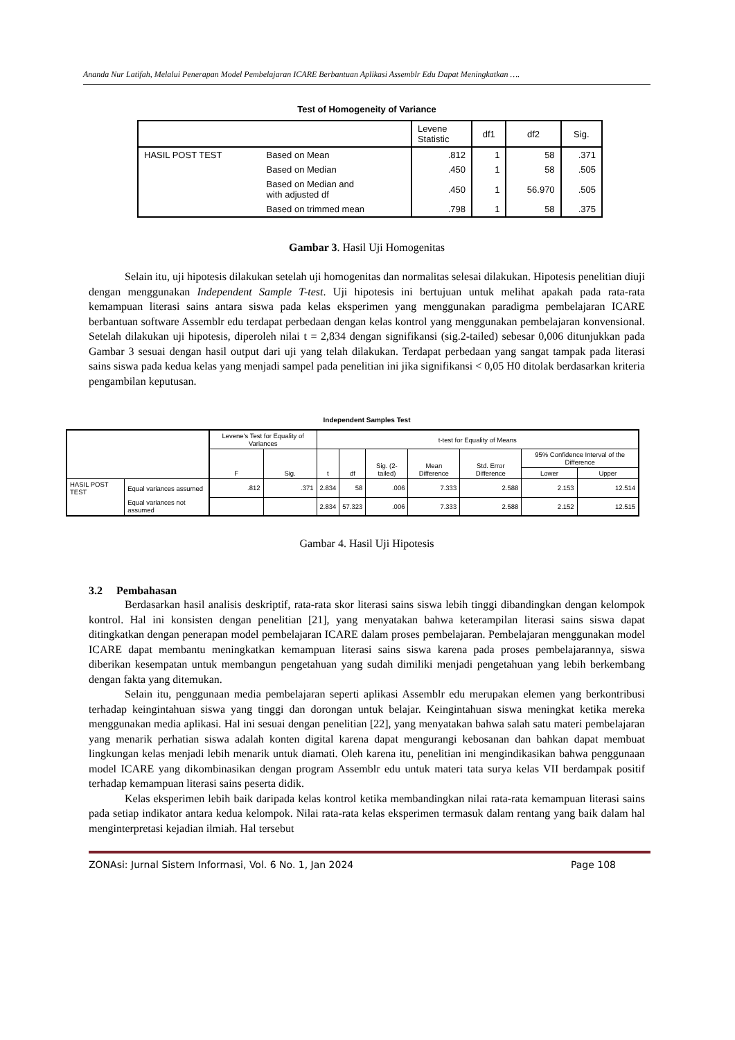Ananda Nur Latifah, Melalui Penerapan Model Pembelajaran ICARE Berbantuan Aplikasi Assemblr Edu Dapat Meningkatkan ….
Test of Homogeneity of Variance
| | | Levene Statistic | df1 | df2 | Sig. |
| --- | --- | --- | --- | --- | --- |
| HASIL POST TEST | Based on Mean | .812 | 1 | 58 | .371 |
| | Based on Median | .450 | 1 | 58 | .505 |
| | Based on Median and with adjusted df | .450 | 1 | 56.970 | .505 |
| | Based on trimmed mean | .798 | 1 | 58 | .375 |
Gambar 3. Hasil Uji Homogenitas
Selain itu, uji hipotesis dilakukan setelah uji homogenitas dan normalitas selesai dilakukan. Hipotesis penelitian diuji dengan menggunakan Independent Sample T-test. Uji hipotesis ini bertujuan untuk melihat apakah pada rata-rata kemampuan literasi sains antara siswa pada kelas eksperimen yang menggunakan paradigma pembelajaran ICARE berbantuan software Assemblr edu terdapat perbedaan dengan kelas kontrol yang menggunakan pembelajaran konvensional. Setelah dilakukan uji hipotesis, diperoleh nilai t = 2,834 dengan signifikansi (sig.2-tailed) sebesar 0,006 ditunjukkan pada Gambar 3 sesuai dengan hasil output dari uji yang telah dilakukan. Terdapat perbedaan yang sangat tampak pada literasi sains siswa pada kedua kelas yang menjadi sampel pada penelitian ini jika signifikansi < 0,05 H0 ditolak berdasarkan kriteria pengambilan keputusan.
Independent Samples Test
| | | Levene's Test for Equality of Variances | | t-test for Equality of Means | | | | | | |
| --- | --- | --- | --- | --- | --- | --- | --- | --- | --- | --- |
| | | F | Sig. | t | df | Sig. (2-tailed) | Mean Difference | Std. Error Difference | 95% Confidence Interval of the Difference | |
| | | | | | | | | | Lower | Upper |
| HASIL POST TEST | Equal variances assumed | .812 | .371 | 2.834 | 58 | .006 | 7.333 | 2.588 | 2.153 | 12.514 |
| | Equal variances not assumed | | | 2.834 | 57.323 | .006 | 7.333 | 2.588 | 2.152 | 12.515 |
Gambar 4. Hasil Uji Hipotesis
3.2 Pembahasan
Berdasarkan hasil analisis deskriptif, rata-rata skor literasi sains siswa lebih tinggi dibandingkan dengan kelompok kontrol. Hal ini konsisten dengan penelitian [21], yang menyatakan bahwa keterampilan literasi sains siswa dapat ditingkatkan dengan penerapan model pembelajaran ICARE dalam proses pembelajaran. Pembelajaran menggunakan model ICARE dapat membantu meningkatkan kemampuan literasi sains siswa karena pada proses pembelajarannya, siswa diberikan kesempatan untuk membangun pengetahuan yang sudah dimiliki menjadi pengetahuan yang lebih berkembang dengan fakta yang ditemukan.
Selain itu, penggunaan media pembelajaran seperti aplikasi Assemblr edu merupakan elemen yang berkontribusi terhadap keingintahuan siswa yang tinggi dan dorongan untuk belajar. Keingintahuan siswa meningkat ketika mereka menggunakan media aplikasi. Hal ini sesuai dengan penelitian [22], yang menyatakan bahwa salah satu materi pembelajaran yang menarik perhatian siswa adalah konten digital karena dapat mengurangi kebosanan dan bahkan dapat membuat lingkungan kelas menjadi lebih menarik untuk diamati. Oleh karena itu, penelitian ini mengindikasikan bahwa penggunaan model ICARE yang dikombinasikan dengan program Assemblr edu untuk materi tata surya kelas VII berdampak positif terhadap kemampuan literasi sains peserta didik.
Kelas eksperimen lebih baik daripada kelas kontrol ketika membandingkan nilai rata-rata kemampuan literasi sains pada setiap indikator antara kedua kelompok. Nilai rata-rata kelas eksperimen termasuk dalam rentang yang baik dalam hal menginterpretasi kejadian ilmiah. Hal tersebut
ZONAsi: Jurnal Sistem Informasi, Vol. 6 No. 1, Jan 2024 Page 108